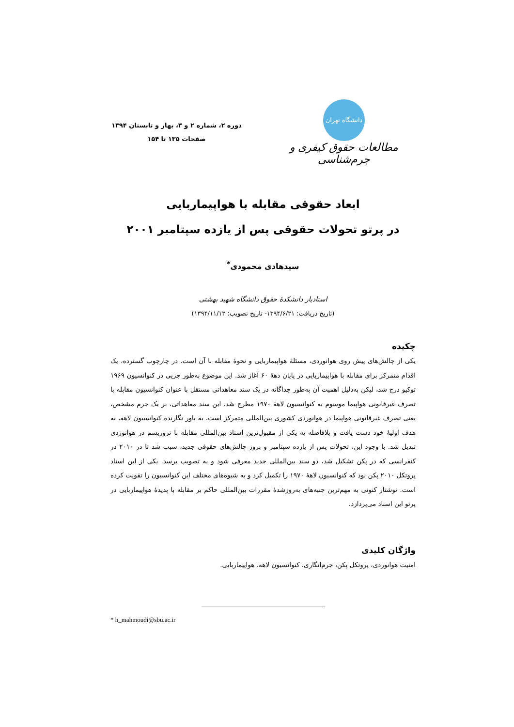دانشگاه تهران
مطالعات حقوق کیفری و جرم‌شناسی
دوره ۲، شماره ۲ و ۳، بهار و تابستان ۱۳۹۴
صفحات ۱۳۵ تا ۱۵۴
ابعاد حقوقی مقابله با هواپیماربایی
در پرتو تحولات حقوقی پس از یازده سپتامبر ۲۰۰۱
سیدهادی محمودی<sup>*</sup>
استادیار دانشکدۀ حقوق دانشگاه شهید بهشتی
(تاریخ دریافت: ۱۳۹۴/۶/۲۱- تاریخ تصویب: ۱۳۹۴/۱۱/۱۲)
چکیده
یکی از چالش‌های پیش روی هوانوردی، مسئلۀ هواپیماربایی و نحوۀ مقابله با آن است. در چارچوب گسترده، یک اقدام متمرکز برای مقابله با هواپیماربایی در پایان دهۀ ۶۰ آغاز شد. این موضوع به‌طور جزیی در کنوانسیون ۱۹۶۹ توکیو درج شد، لیکن به‌دلیل اهمیت آن به‌طور جداگانه در یک سند معاهداتی مستقل با عنوان کنوانسیون مقابله با تصرف غیرقانونی هواپیما موسوم به کنوانسیون لاهۀ ۱۹۷۰ مطرح شد. این سند معاهداتی، بر یک جرم مشخص، یعنی تصرف غیرقانونی هواپیما در هوانوردی کشوری بین‌المللی متمرکز است. به باور نگارنده کنوانسیون لاهه، به هدف اولیۀ خود دست یافت و بلافاصله یه یکی از مقبول‌ترین اسناد بین‌المللی مقابله با تروریسم در هوانوردی تبدیل شد. با وجود این، تحولات پس از یازده سپتامبر و بروز چالش‌های حقوقی جدید، سبب شد تا در ۲۰۱۰ در کنفرانسی که در پکن تشکیل شد، دو سند بین‌المللی جدید معرفی شود و به تصویب برسد. یکی از این اسناد پروتکل ۲۰۱۰ پکن بود که کنوانسیون لاهۀ ۱۹۷۰ را تکمیل کرد و به شیوه‌های مختلف این کنوانسیون را تقویت کرده است. نوشتار کنونی به مهم‌ترین جنبه‌های به‌روزشدۀ مقررات بین‌المللی حاکم بر مقابله با پدیدۀ هواپیماربایی در پرتو این اسناد می‌پردازد.
واژگان کلیدی
امنیت هوانوردی، پروتکل پکن، جرم‌انگاری، کنوانسیون لاهه، هواپیماربایی.
* h_mahmoudi@sbu.ac.ir